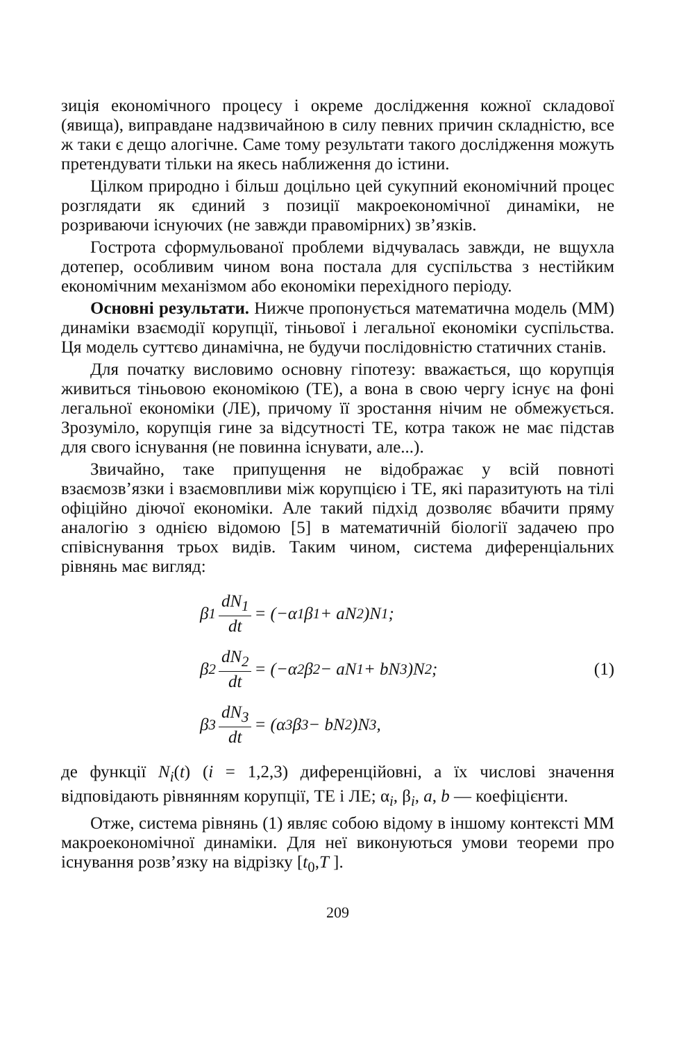зиція економічного процесу і окреме дослідження кожної складо­вої (явища), виправдане надзвичайною в силу певних причин складністю, все ж таки є дещо алогічне. Саме тому результати такого дослідження можуть претендувати тільки на якесь наближення до істини.
Цілком природно і більш доцільно цей сукупний економічний процес розглядати як єдиний з позиції макроекономічної динаміки, не розриваючи існуючих (не завжди правомірних) зв’язків.
Гострота сформульованої проблеми відчувалась завжди, не вщухла дотепер, особливим чином вона постала для суспільства з нестійким економічним механізмом або економіки перехідного періоду.
Основні результати. Нижче пропонується математична модель (ММ) динаміки взаємодії корупції, тіньової і легальної економіки суспільства. Ця модель суттєво динамічна, не будучи послідовністю статичних станів.
Для початку висловимо основну гіпотезу: вважається, що корупція живиться тіньовою економікою (ТЕ), а вона в свою чергу існує на фоні легальної економіки (ЛЕ), причому її зростання нічим не обмежується. Зрозуміло, корупція гине за відсутності ТЕ, котра також не має підстав для свого існування (не повинна існувати, але...).
Звичайно, таке припущення не відображає у всій повноті взаємозв’язки і взаємовпливи між корупцією і ТЕ, які паразитують на тілі офіційно діючої економіки. Але такий підхід дозволяє вбачити пряму аналогію з однією відомою [5] в математичній біології задачею про співіснування трьох видів. Таким чином, система диференціальних рівнянь має вигляд:
β<sub>1</sub> dN<sub>1</sub> dt = (−α<sub>1</sub>β<sub>1</sub> + aN<sub>2</sub>)N<sub>1</sub>;
β<sub>2</sub> dN<sub>2</sub> dt = (−α<sub>2</sub>β<sub>2</sub> − aN<sub>1</sub> + bN<sub>3</sub>)N<sub>2</sub>;
β<sub>3</sub> dN<sub>3</sub> dt = (α<sub>3</sub>β<sub>3</sub> − bN<sub>2</sub>)N<sub>3</sub>,
(1)
де функції N<sub>i</sub>(t) (i = 1,2,3) диференційовні, а їх числові значення відповідають рівнянням корупції, ТЕ і ЛЕ; α<sub>i</sub>, β<sub>i</sub>, a, b — коефіцієнти.
Отже, система рівнянь (1) являє собою відому в іншому контексті ММ макроекономічної динаміки. Для неї виконуються умови теореми про існування розв’язку на відрізку [t<sub>0</sub>,T ].
209